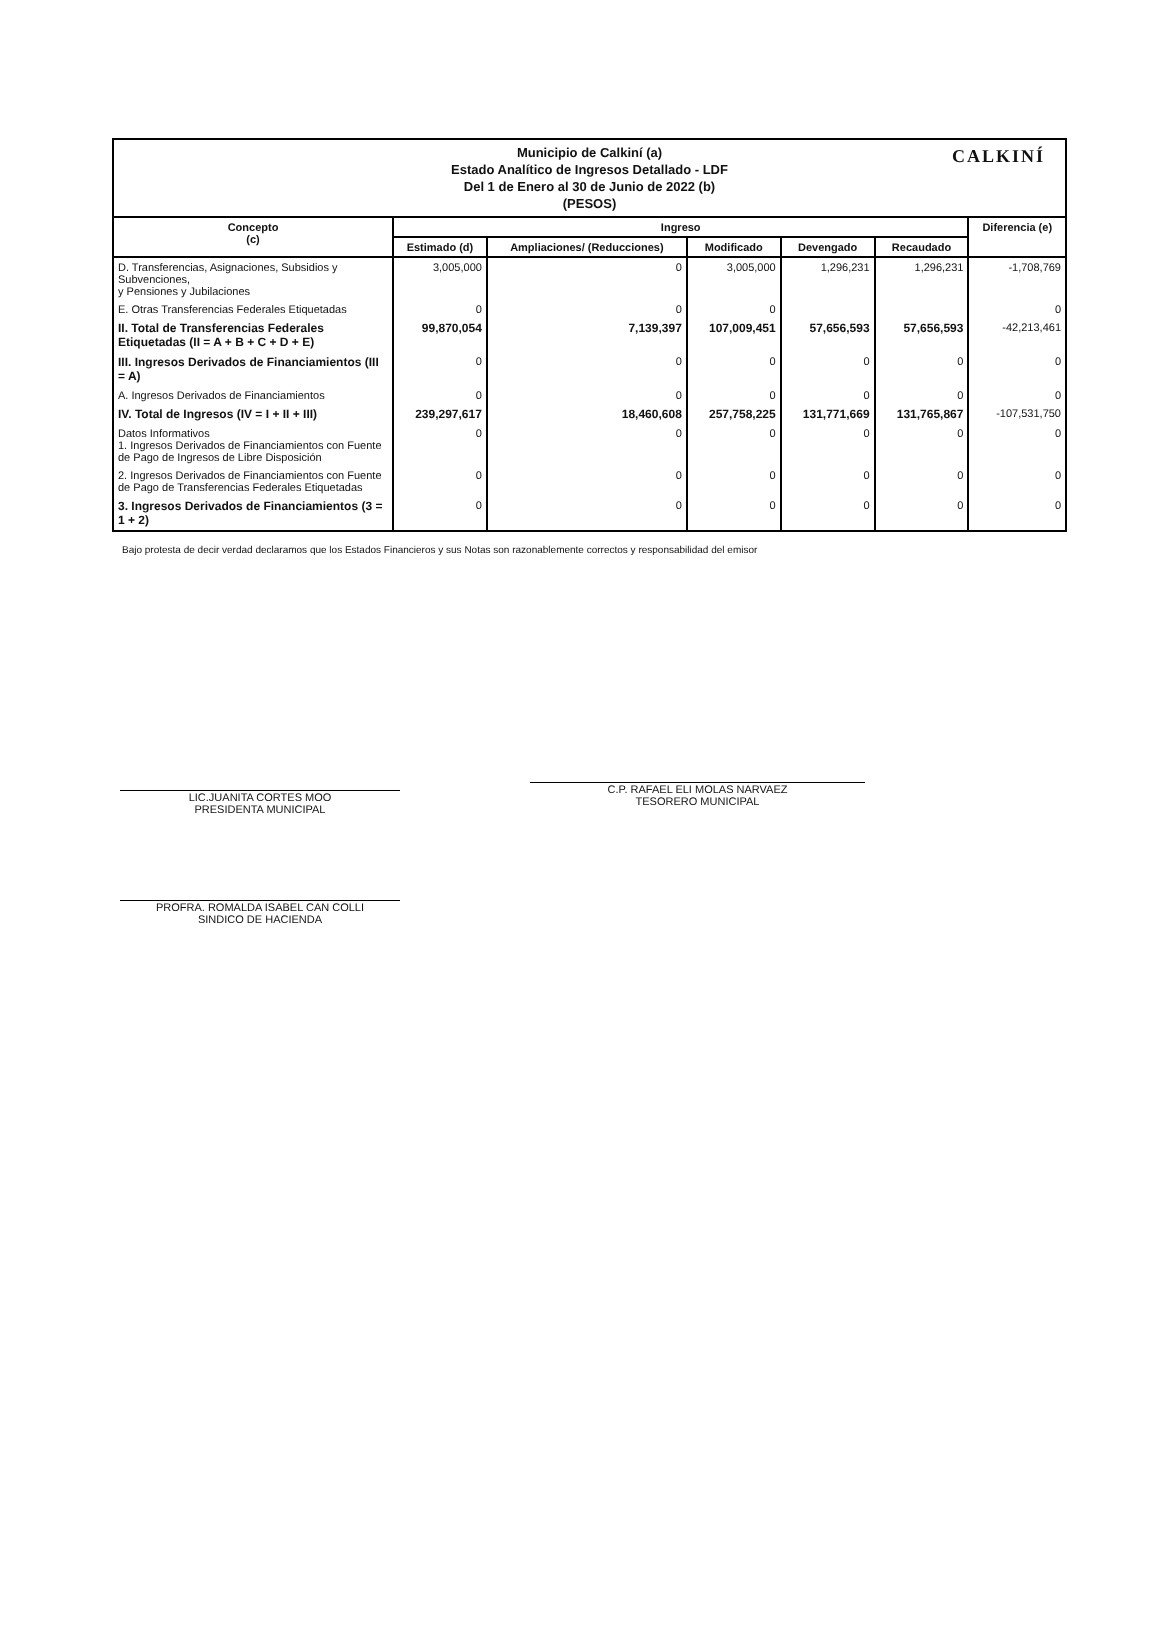Municipio de Calkiní (a)
Estado Analítico de Ingresos Detallado - LDF
Del 1 de Enero al 30 de Junio de 2022 (b)
(PESOS)
CALKINÍ
| Concepto (c) | Ingreso | | | | | Diferencia (e) |
| --- | --- | --- | --- | --- | --- | --- |
| | Estimado (d) | Ampliaciones/ (Reducciones) | Modificado | Devengado | Recaudado | |
| D. Transferencias, Asignaciones, Subsidios y Subvenciones, y Pensiones y Jubilaciones | 3,005,000 | 0 | 3,005,000 | 1,296,231 | 1,296,231 | -1,708,769 |
| E. Otras Transferencias Federales Etiquetadas | 0 | 0 | 0 | | | 0 |
| II. Total de Transferencias Federales Etiquetadas (II = A + B + C + D + E) | 99,870,054 | 7,139,397 | 107,009,451 | 57,656,593 | 57,656,593 | -42,213,461 |
| III. Ingresos Derivados de Financiamientos (III = A) | 0 | 0 | 0 | 0 | 0 | 0 |
| A. Ingresos Derivados de Financiamientos | 0 | 0 | 0 | 0 | 0 | 0 |
| IV. Total de Ingresos (IV = I + II + III) | 239,297,617 | 18,460,608 | 257,758,225 | 131,771,669 | 131,765,867 | -107,531,750 |
| Datos Informativos 1. Ingresos Derivados de Financiamientos con Fuente de Pago de Ingresos de Libre Disposición | 0 | 0 | 0 | 0 | 0 | 0 |
| 2. Ingresos Derivados de Financiamientos con Fuente de Pago de Transferencias Federales Etiquetadas | 0 | 0 | 0 | 0 | 0 | 0 |
| 3. Ingresos Derivados de Financiamientos (3 = 1 + 2) | 0 | 0 | 0 | 0 | 0 | 0 |
Bajo protesta de decir verdad declaramos que los Estados Financieros y sus Notas son razonablemente correctos y responsabilidad del emisor
LIC.JUANITA CORTES MOO
PRESIDENTA MUNICIPAL
C.P. RAFAEL ELI MOLAS NARVAEZ
TESORERO MUNICIPAL
PROFRA. ROMALDA ISABEL CAN COLLI
SINDICO DE HACIENDA